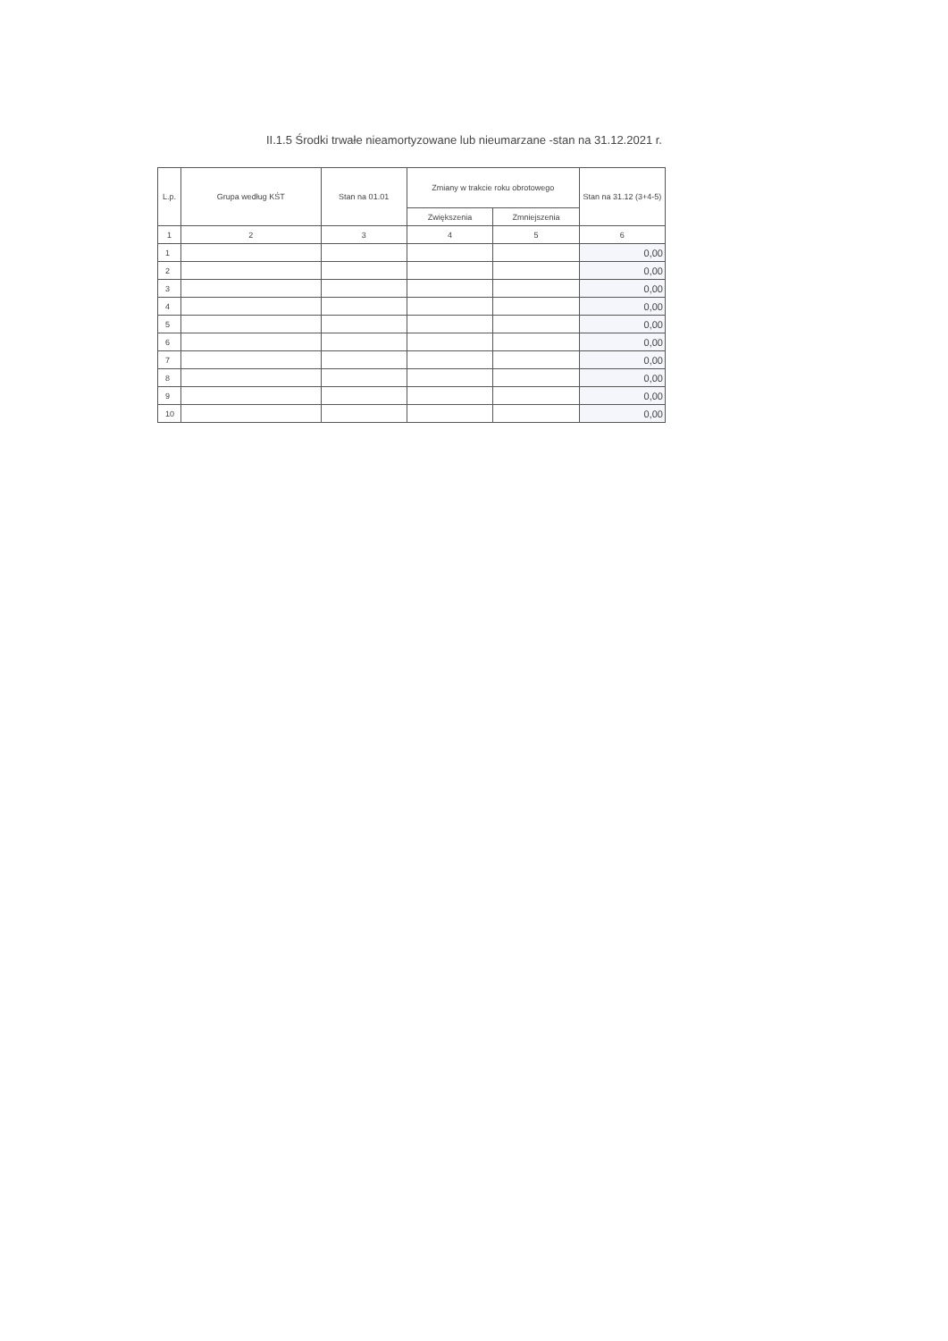II.1.5 Środki trwałe nieamortyzowane lub nieumarzane -stan na 31.12.2021 r.
| L.p. | Grupa według KŚT | Stan na 01.01 | Zmiany w trakcie roku obrotowego | | Stan na 31.12 (3+4-5) |
| --- | --- | --- | --- | --- | --- |
| | | | Zwiększenia | Zmniejszenia | |
| 1 | 2 | 3 | 4 | 5 | 6 |
| 1 | | | | | 0,00 |
| 2 | | | | | 0,00 |
| 3 | | | | | 0,00 |
| 4 | | | | | 0,00 |
| 5 | | | | | 0,00 |
| 6 | | | | | 0,00 |
| 7 | | | | | 0,00 |
| 8 | | | | | 0,00 |
| 9 | | | | | 0,00 |
| 10 | | | | | 0,00 |